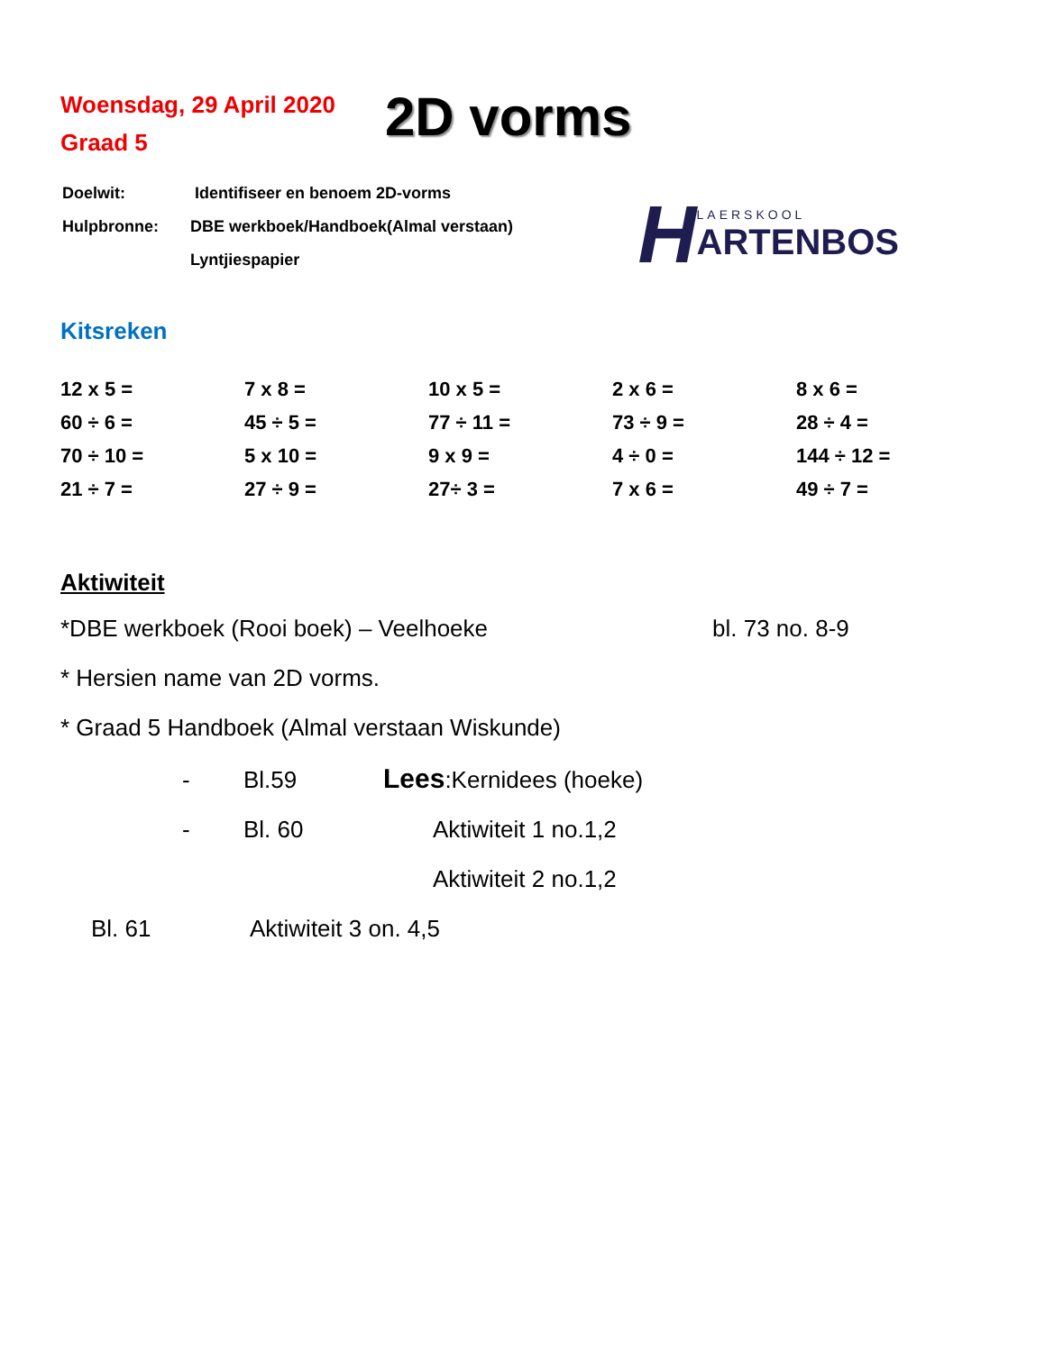Woensdag, 29 April 2020
Graad 5
2D vorms
| Doelwit: | Identifiseer en benoem 2D-vorms |
| Hulpbronne: | DBE werkboek/Handboek(Almal verstaan) |
| | Lyntjiespapier |
H
LAERSKOOL
ARTENBOS
Kitsreken
| 12 x 5 = | 7 x 8 = | 10 x 5 = | 2 x 6 = | 8 x 6 = |
| 60 ÷ 6 = | 45 ÷ 5 = | 77 ÷ 11 = | 73 ÷ 9 = | 28 ÷ 4 = |
| 70 ÷ 10 = | 5 x 10 = | 9 x 9 = | 4 ÷ 0 = | 144 ÷ 12 = |
| 21 ÷ 7 = | 27 ÷ 9 = | 27÷ 3 = | 7 x 6 = | 49 ÷ 7 = |
Aktiwiteit
*DBE werkboek (Rooi boek) – Veelhoeke bl. 73 no. 8-9
* Hersien name van 2D vorms.
* Graad 5 Handboek (Almal verstaan Wiskunde)
- Bl.59 Lees:Kernidees (hoeke)
- Bl. 60 Aktiwiteit 1 no.1,2
Aktiwiteit 2 no.1,2
Bl. 61 Aktiwiteit 3 on. 4,5